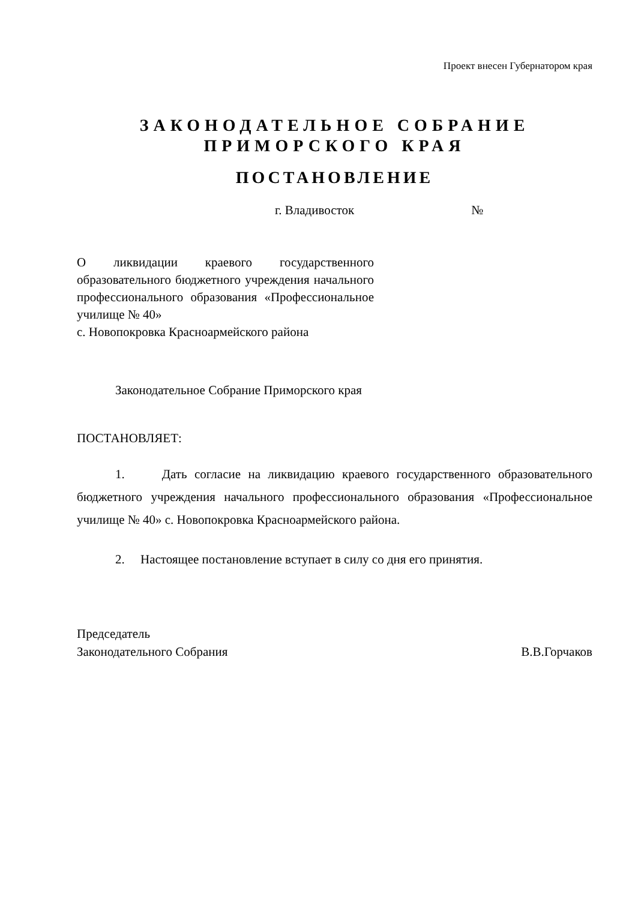Проект внесен Губернатором края
ЗАКОНОДАТЕЛЬНОЕ СОБРАНИЕ
ПРИМОРСКОГО КРАЯ
ПОСТАНОВЛЕНИЕ
г. Владивосток №
О ликвидации краевого государственного образовательного бюджетного учреждения начального профессионального образования «Профессиональное училище № 40»
с. Новопокровка Красноармейского района
Законодательное Собрание Приморского края
ПОСТАНОВЛЯЕТ:
1. Дать согласие на ликвидацию краевого государственного образовательного бюджетного учреждения начального профессионального образования «Профессиональное училище № 40» с. Новопокровка Красноармейского района.
2. Настоящее постановление вступает в силу со дня его принятия.
Председатель
Законодательного Собрания
В.В.Горчаков